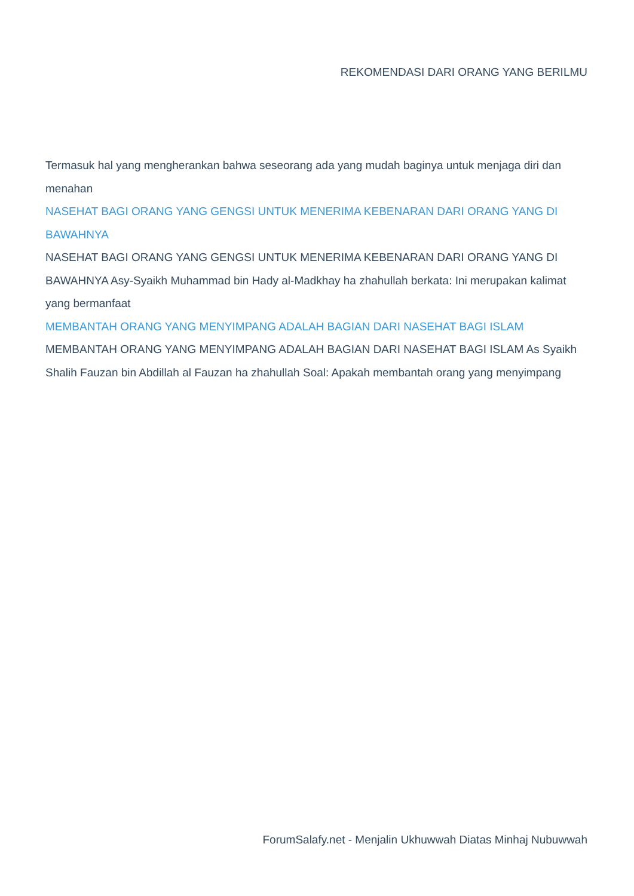REKOMENDASI DARI ORANG YANG BERILMU
Termasuk hal yang mengherankan bahwa seseorang ada yang mudah baginya untuk menjaga diri dan menahan
NASEHAT BAGI ORANG YANG GENGSI UNTUK MENERIMA KEBENARAN DARI ORANG YANG DI BAWAHNYA
NASEHAT BAGI ORANG YANG GENGSI UNTUK MENERIMA KEBENARAN DARI ORANG YANG DI BAWAHNYA Asy-Syaikh Muhammad bin Hady al-Madkhay ha zhahullah berkata: Ini merupakan kalimat yang bermanfaat
MEMBANTAH ORANG YANG MENYIMPANG ADALAH BAGIAN DARI NASEHAT BAGI ISLAM
MEMBANTAH ORANG YANG MENYIMPANG ADALAH BAGIAN DARI NASEHAT BAGI ISLAM As Syaikh Shalih Fauzan bin Abdillah al Fauzan ha zhahullah Soal: Apakah membantah orang yang menyimpang
ForumSalafy.net - Menjalin Ukhuwwah Diatas Minhaj Nubuwwah